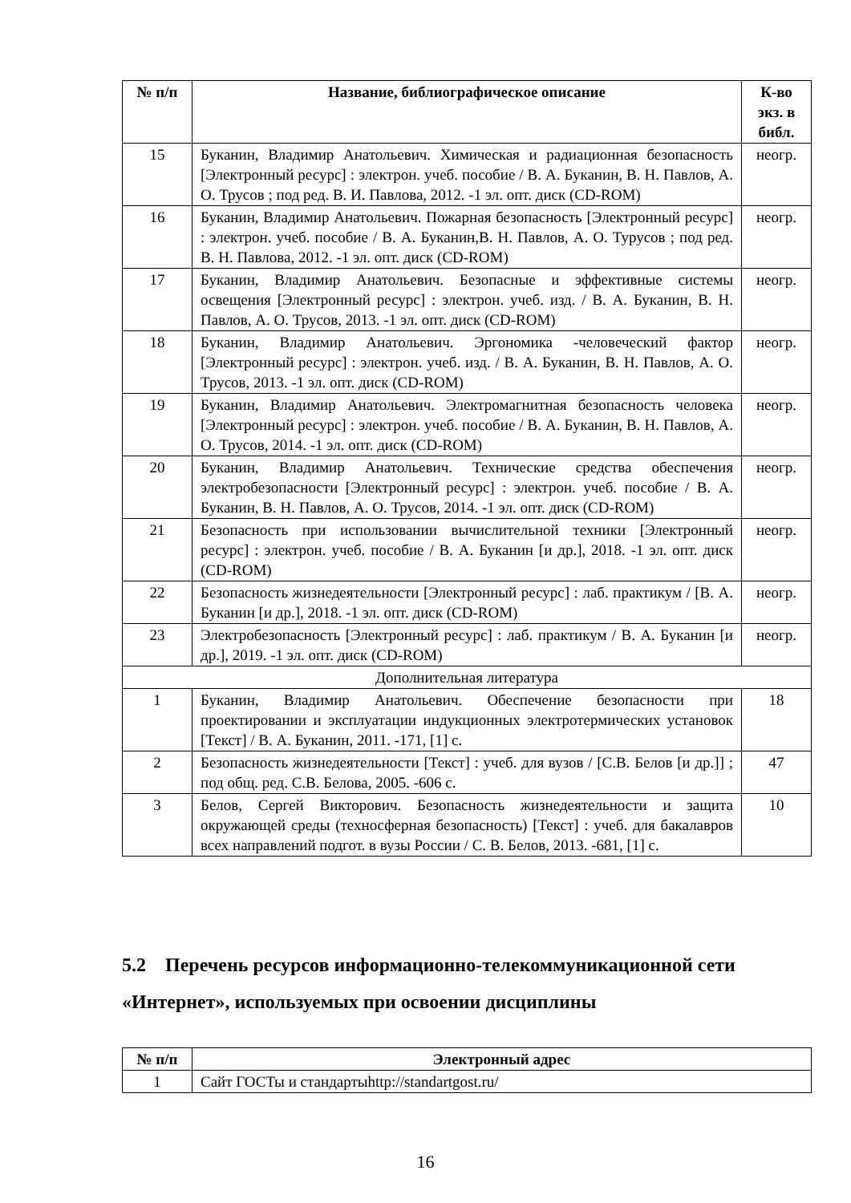| № п/п | Название, библиографическое описание | К-во экз. в библ. |
| --- | --- | --- |
| 15 | Буканин, Владимир Анатольевич. Химическая и радиационная безопасность [Электронный ресурс] : электрон. учеб. пособие / В. А. Буканин, В. Н. Павлов, А. О. Трусов ; под ред. В. И. Павлова, 2012. -1 эл. опт. диск (CD-ROM) | неогр. |
| 16 | Буканин, Владимир Анатольевич. Пожарная безопасность [Электронный ресурс] : электрон. учеб. пособие / В. А. Буканин,В. Н. Павлов, А. О. Турусов ; под ред. В. Н. Павлова, 2012. -1 эл. опт. диск (CD-ROM) | неогр. |
| 17 | Буканин, Владимир Анатольевич. Безопасные и эффективные системы освещения [Электронный ресурс] : электрон. учеб. изд. / В. А. Буканин, В. Н. Павлов, А. О. Трусов, 2013. -1 эл. опт. диск (CD-ROM) | неогр. |
| 18 | Буканин, Владимир Анатольевич. Эргономика -человеческий фактор [Электронный ресурс] : электрон. учеб. изд. / В. А. Буканин, В. Н. Павлов, А. О. Трусов, 2013. -1 эл. опт. диск (CD-ROM) | неогр. |
| 19 | Буканин, Владимир Анатольевич. Электромагнитная безопасность человека [Электронный ресурс] : электрон. учеб. пособие / В. А. Буканин, В. Н. Павлов, А. О. Трусов, 2014. -1 эл. опт. диск (CD-ROM) | неогр. |
| 20 | Буканин, Владимир Анатольевич. Технические средства обеспечения электробезопасности [Электронный ресурс] : электрон. учеб. пособие / В. А. Буканин, В. Н. Павлов, А. О. Трусов, 2014. -1 эл. опт. диск (CD-ROM) | неогр. |
| 21 | Безопасность при использовании вычислительной техники [Электронный ресурс] : электрон. учеб. пособие / В. А. Буканин [и др.], 2018. -1 эл. опт. диск (CD-ROM) | неогр. |
| 22 | Безопасность жизнедеятельности [Электронный ресурс] : лаб. практикум / [В. А. Буканин [и др.], 2018. -1 эл. опт. диск (CD-ROM) | неогр. |
| 23 | Электробезопасность [Электронный ресурс] : лаб. практикум / В. А. Буканин [и др.], 2019. -1 эл. опт. диск (CD-ROM) | неогр. |
| Дополнительная литература | | |
| 1 | Буканин, Владимир Анатольевич. Обеспечение безопасности при проектировании и эксплуатации индукционных электротермических установок [Текст] / В. А. Буканин, 2011. -171, [1] с. | 18 |
| 2 | Безопасность жизнедеятельности [Текст] : учеб. для вузов / [С.В. Белов [и др.]] ; под общ. ред. С.В. Белова, 2005. -606 с. | 47 |
| 3 | Белов, Сергей Викторович. Безопасность жизнедеятельности и защита окружающей среды (техносферная безопасность) [Текст] : учеб. для бакалавров всех направлений подгот. в вузы России / С. В. Белов, 2013. -681, [1] с. | 10 |
5.2 Перечень ресурсов информационно-телекоммуникационной сети «Интернет», используемых при освоении дисциплины
| № п/п | Электронный адрес |
| --- | --- |
| 1 | Сайт ГОСТы и стандартыhttp://standartgost.ru/ |
16